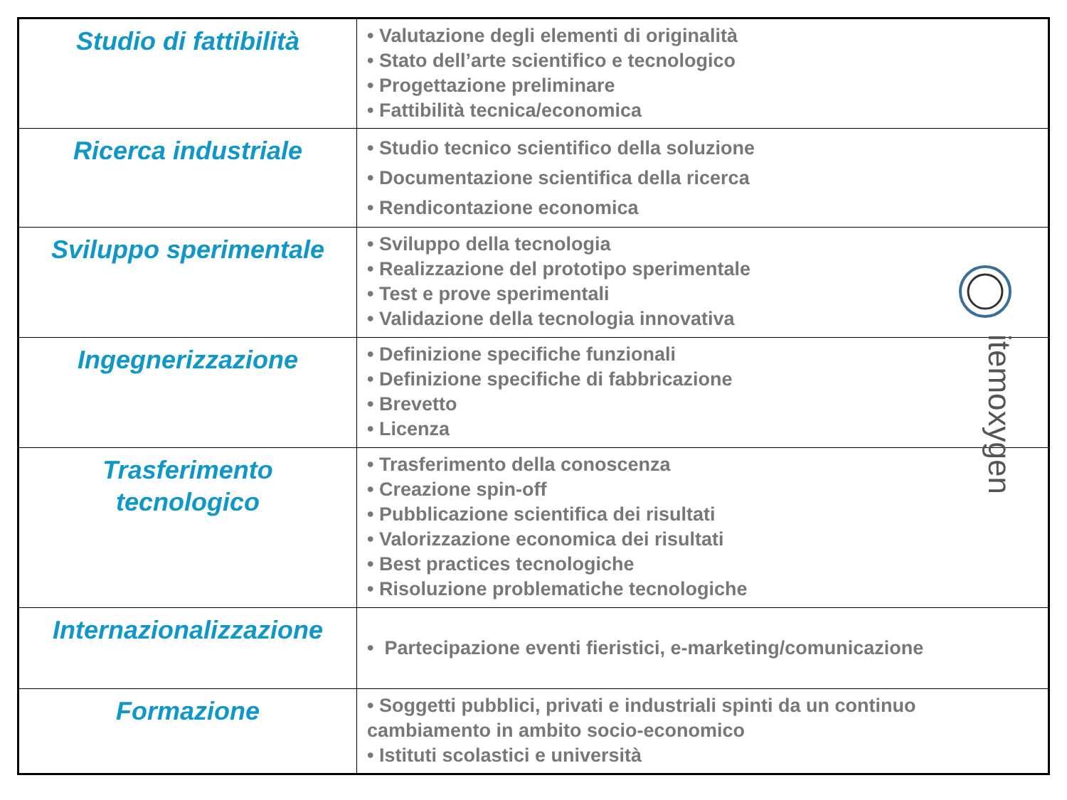| Studio di fattibilità | • Valutazione degli elementi di originalità • Stato dell’arte scientifico e tecnologico • Progettazione preliminare • Fattibilità tecnica/economica |
| Ricerca industriale | • Studio tecnico scientifico della soluzione • Documentazione scientifica della ricerca • Rendicontazione economica |
| Sviluppo sperimentale | • Sviluppo della tecnologia • Realizzazione del prototipo sperimentale • Test e prove sperimentali • Validazione della tecnologia innovativa |
| Ingegnerizzazione | • Definizione specifiche funzionali • Definizione specifiche di fabbricazione • Brevetto • Licenza |
| Trasferimento tecnologico | • Trasferimento della conoscenza • Creazione spin-off • Pubblicazione scientifica dei risultati • Valorizzazione economica dei risultati • Best practices tecnologiche • Risoluzione problematiche tecnologiche |
| Internazionalizzazione | • Partecipazione eventi fieristici, e-marketing/comunicazione |
| Formazione | • Soggetti pubblici, privati e industriali spinti da un continuo cambiamento in ambito socio-economico • Istituti scolastici e università |
itemoxygen